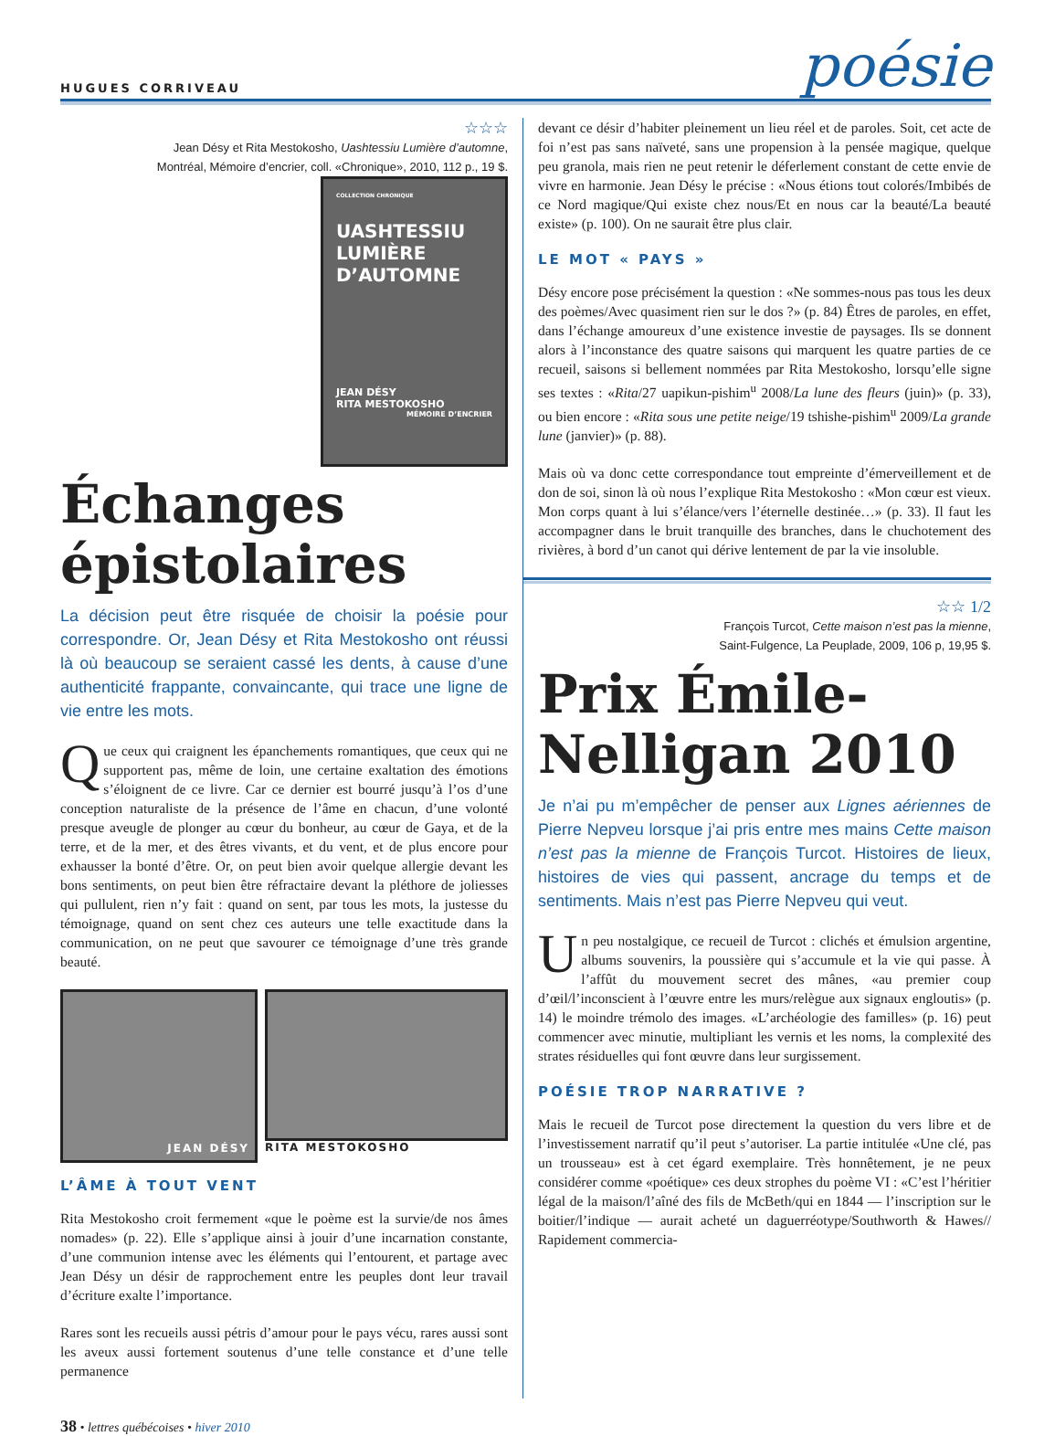HUGUES CORRIVEAU
poésie
☆☆☆
Jean Désy et Rita Mestokosho, Uashtessiu Lumière d’automne,
Montréal, Mémoire d’encrier, coll. «Chronique», 2010, 112 p., 19 $.
COLLECTION CHRONIQUE
UASHTESSIU
LUMIÈRE
D’AUTOMNE
JEAN DÉSY
RITA MESTOKOSHO
MÉMOIRE D’ENCRIER
Échanges épistolaires
La décision peut être risquée de choisir la poésie pour correspondre. Or, Jean Désy et Rita Mestokosho ont réussi là où beaucoup se seraient cassé les dents, à cause d’une authenticité frappante, convaincante, qui trace une ligne de vie entre les mots.
Que ceux qui craignent les épanchements romantiques, que ceux qui ne supportent pas, même de loin, une certaine exaltation des émotions s’éloignent de ce livre. Car ce dernier est bourré jusqu’à l’os d’une conception naturaliste de la présence de l’âme en chacun, d’une volonté presque aveugle de plonger au cœur du bonheur, au cœur de Gaya, et de la terre, et de la mer, et des êtres vivants, et du vent, et de plus encore pour exhausser la bonté d’être. Or, on peut bien avoir quelque allergie devant les bons sentiments, on peut bien être réfractaire devant la pléthore de joliesses qui pullulent, rien n’y fait : quand on sent, par tous les mots, la justesse du témoignage, quand on sent chez ces auteurs une telle exactitude dans la communication, on ne peut que savourer ce témoignage d’une très grande beauté.
JEAN DÉSY
RITA MESTOKOSHO
L’ÂME À TOUT VENT
Rita Mestokosho croit fermement «que le poème est la survie/de nos âmes nomades» (p. 22). Elle s’applique ainsi à jouir d’une incarnation constante, d’une communion intense avec les éléments qui l’entourent, et partage avec Jean Désy un désir de rapprochement entre les peuples dont leur travail d’écriture exalte l’importance.
Rares sont les recueils aussi pétris d’amour pour le pays vécu, rares aussi sont les aveux aussi fortement soutenus d’une telle constance et d’une telle permanence
devant ce désir d’habiter pleinement un lieu réel et de paroles. Soit, cet acte de foi n’est pas sans naïveté, sans une propension à la pensée magique, quelque peu granola, mais rien ne peut retenir le déferlement constant de cette envie de vivre en harmonie. Jean Désy le précise : «Nous étions tout colorés/Imbibés de ce Nord magique/Qui existe chez nous/Et en nous car la beauté/La beauté existe» (p. 100). On ne saurait être plus clair.
LE MOT « PAYS »
Désy encore pose précisément la question : «Ne sommes-nous pas tous les deux des poèmes/Avec quasiment rien sur le dos ?» (p. 84) Êtres de paroles, en effet, dans l’échange amoureux d’une existence investie de paysages. Ils se donnent alors à l’inconstance des quatre saisons qui marquent les quatre parties de ce recueil, saisons si bellement nommées par Rita Mestokosho, lorsqu’elle signe ses textes : «Rita/27 uapikun-pishim<sup>u</sup> 2008/La lune des fleurs (juin)» (p. 33), ou bien encore : «Rita sous une petite neige/19 tshishe-pishim<sup>u</sup> 2009/La grande lune (janvier)» (p. 88).
Mais où va donc cette correspondance tout empreinte d’émerveillement et de don de soi, sinon là où nous l’explique Rita Mestokosho : «Mon cœur est vieux. Mon corps quant à lui s’élance/vers l’éternelle destinée…» (p. 33). Il faut les accompagner dans le bruit tranquille des branches, dans le chuchotement des rivières, à bord d’un canot qui dérive lentement de par la vie insoluble.
☆☆ 1/2
François Turcot, Cette maison n’est pas la mienne,
Saint-Fulgence, La Peuplade, 2009, 106 p, 19,95 $.
Prix Émile-Nelligan 2010
Je n’ai pu m’empêcher de penser aux Lignes aériennes de Pierre Nepveu lorsque j’ai pris entre mes mains Cette maison n’est pas la mienne de François Turcot. Histoires de lieux, histoires de vies qui passent, ancrage du temps et de sentiments. Mais n’est pas Pierre Nepveu qui veut.
Un peu nostalgique, ce recueil de Turcot : clichés et émulsion argentine, albums souvenirs, la poussière qui s’accumule et la vie qui passe. À l’affût du mouvement secret des mânes, «au premier coup d’œil/l’inconscient à l’œuvre entre les murs/relègue aux signaux engloutis» (p. 14) le moindre trémolo des images. «L’archéologie des familles» (p. 16) peut commencer avec minutie, multipliant les vernis et les noms, la complexité des strates résiduelles qui font œuvre dans leur surgissement.
POÉSIE TROP NARRATIVE ?
Mais le recueil de Turcot pose directement la question du vers libre et de l’investissement narratif qu’il peut s’autoriser. La partie intitulée «Une clé, pas un trousseau» est à cet égard exemplaire. Très honnêtement, je ne peux considérer comme «poétique» ces deux strophes du poème VI : «C’est l’héritier légal de la maison/l’aîné des fils de McBeth/qui en 1844 — l’inscription sur le boitier/l’indique — aurait acheté un daguerréotype/Southworth & Hawes// Rapidement commercia-
38 • lettres québécoises • hiver 2010